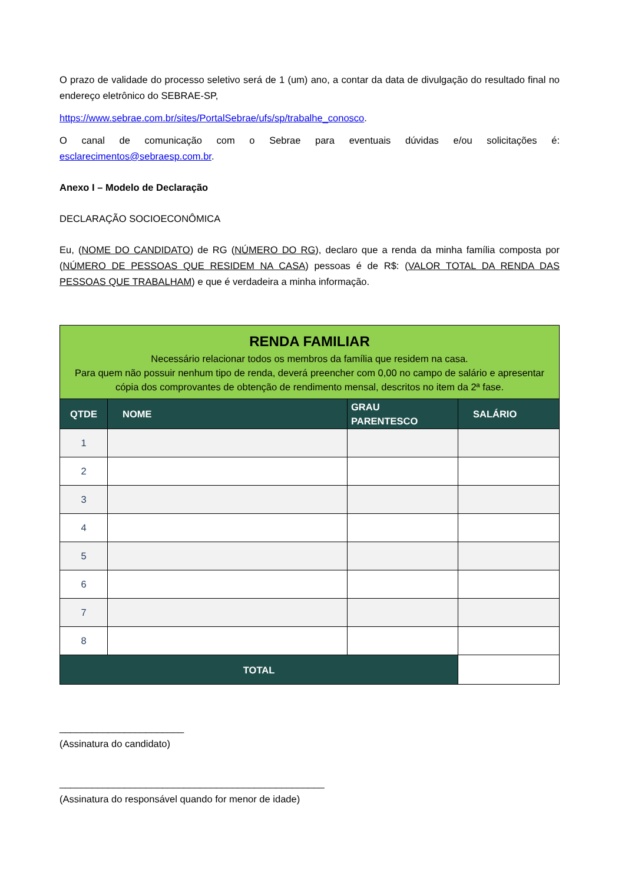O prazo de validade do processo seletivo será de 1 (um) ano, a contar da data de divulgação do resultado final no endereço eletrônico do SEBRAE-SP,
https://www.sebrae.com.br/sites/PortalSebrae/ufs/sp/trabalhe_conosco.
O canal de comunicação com o Sebrae para eventuais dúvidas e/ou solicitações é: esclarecimentos@sebraesp.com.br.
Anexo I – Modelo de Declaração
DECLARAÇÃO SOCIOECONÔMICA
Eu, (NOME DO CANDIDATO) de RG (NÚMERO DO RG), declaro que a renda da minha família composta por (NÚMERO DE PESSOAS QUE RESIDEM NA CASA) pessoas é de R$: (VALOR TOTAL DA RENDA DAS PESSOAS QUE TRABALHAM) e que é verdadeira a minha informação.
| RENDA FAMILIAR Necessário relacionar todos os membros da família que residem na casa. Para quem não possuir nenhum tipo de renda, deverá preencher com 0,00 no campo de salário e apresentar cópia dos comprovantes de obtenção de rendimento mensal, descritos no item da 2ª fase. | | | |
| QTDE | NOME | GRAU PARENTESCO | SALÁRIO |
| 1 | | | |
| 2 | | | |
| 3 | | | |
| 4 | | | |
| 5 | | | |
| 6 | | | |
| 7 | | | |
| 8 | | | |
| TOTAL | | | |
_______________________
(Assinatura do candidato)
_________________________________________________
(Assinatura do responsável quando for menor de idade)